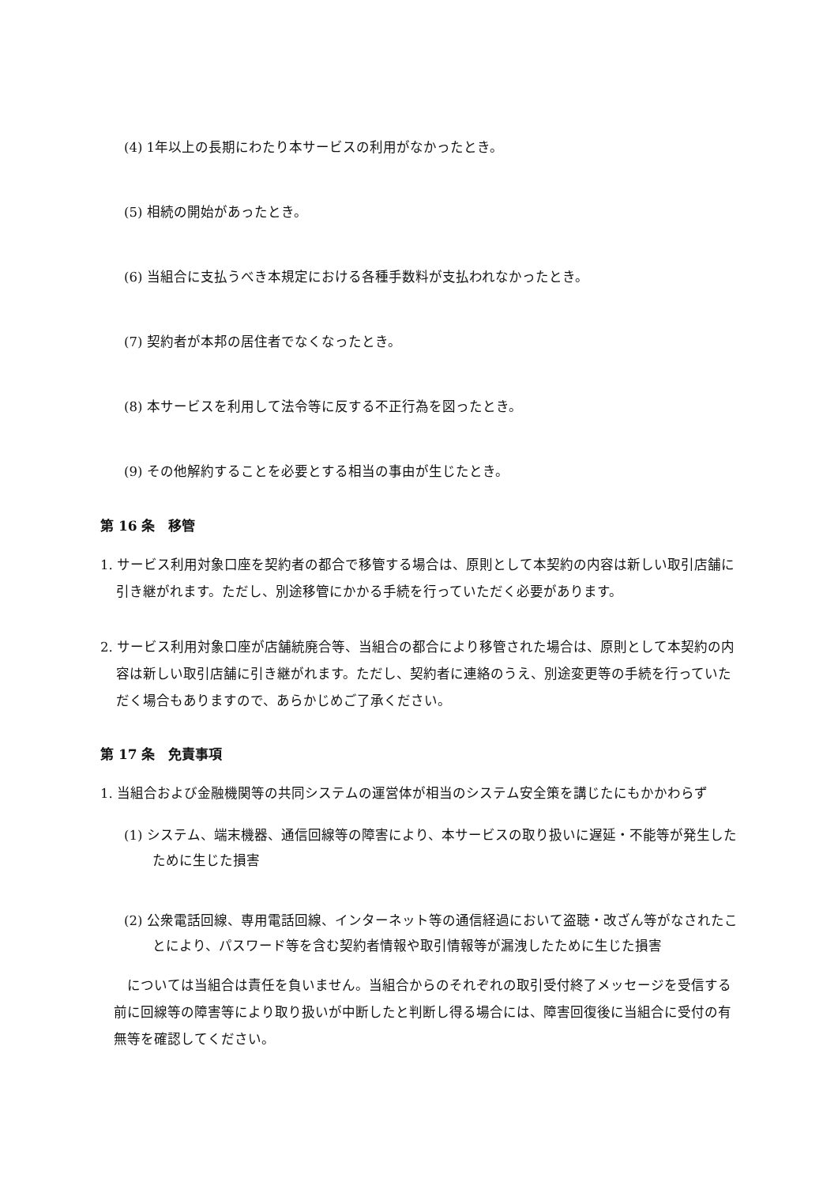(4) 1年以上の長期にわたり本サービスの利用がなかったとき。
(5) 相続の開始があったとき。
(6) 当組合に支払うべき本規定における各種手数料が支払われなかったとき。
(7) 契約者が本邦の居住者でなくなったとき。
(8) 本サービスを利用して法令等に反する不正行為を図ったとき。
(9) その他解約することを必要とする相当の事由が生じたとき。
第 16 条　移管
1. サービス利用対象口座を契約者の都合で移管する場合は、原則として本契約の内容は新しい取引店舗に引き継がれます。ただし、別途移管にかかる手続を行っていただく必要があります。
2. サービス利用対象口座が店舗統廃合等、当組合の都合により移管された場合は、原則として本契約の内容は新しい取引店舗に引き継がれます。ただし、契約者に連絡のうえ、別途変更等の手続を行っていただく場合もありますので、あらかじめご了承ください。
第 17 条　免責事項
1. 当組合および金融機関等の共同システムの運営体が相当のシステム安全策を講じたにもかかわらず
(1) システム、端末機器、通信回線等の障害により、本サービスの取り扱いに遅延・不能等が発生したために生じた損害
(2) 公衆電話回線、専用電話回線、インターネット等の通信経過において盗聴・改ざん等がなされたことにより、パスワード等を含む契約者情報や取引情報等が漏洩したために生じた損害
については当組合は責任を負いません。当組合からのそれぞれの取引受付終了メッセージを受信する前に回線等の障害等により取り扱いが中断したと判断し得る場合には、障害回復後に当組合に受付の有無等を確認してください。